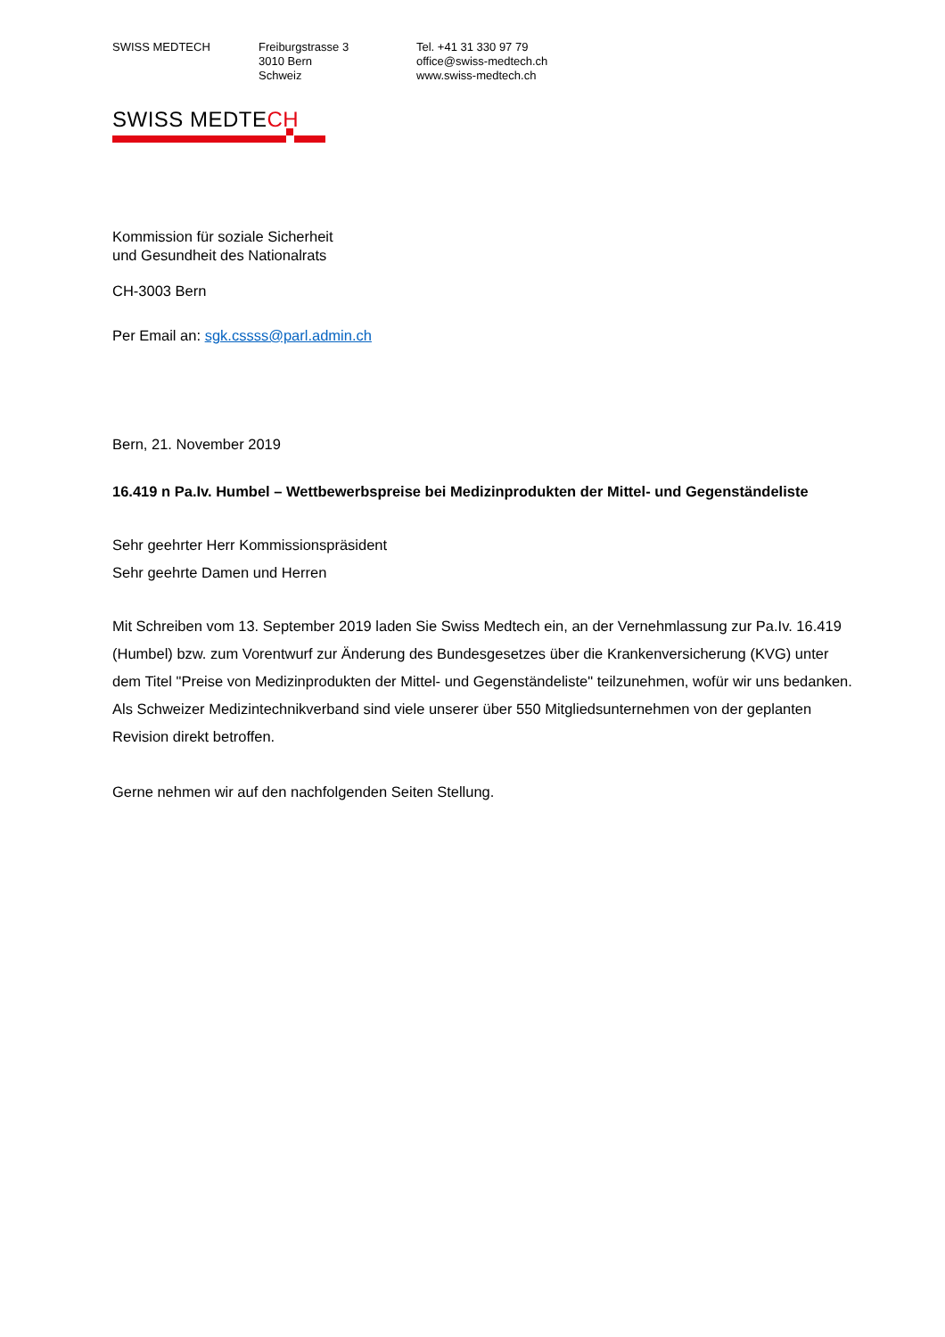SWISS MEDTECH Freiburgstrasse 3
3010 Bern
Schweiz
Tel. +41 31 330 97 79
office@swiss-medtech.ch
www.swiss-medtech.ch
SWISS MEDTECH
Kommission für soziale Sicherheit
und Gesundheit des Nationalrats
CH-3003 Bern
Per Email an: sgk.cssss@parl.admin.ch
Bern, 21. November 2019
16.419 n Pa.Iv. Humbel – Wettbewerbspreise bei Medizinprodukten der Mittel- und Gegenständeliste
Sehr geehrter Herr Kommissionspräsident
Sehr geehrte Damen und Herren
Mit Schreiben vom 13. September 2019 laden Sie Swiss Medtech ein, an der Vernehmlassung zur Pa.Iv. 16.419 (Humbel) bzw. zum Vorentwurf zur Änderung des Bundesgesetzes über die Krankenversicherung (KVG) unter dem Titel "Preise von Medizinprodukten der Mittel- und Gegenständeliste" teilzunehmen, wofür wir uns bedanken. Als Schweizer Medizintechnikverband sind viele unserer über 550 Mitgliedsunternehmen von der geplanten Revision direkt betroffen.
Gerne nehmen wir auf den nachfolgenden Seiten Stellung.